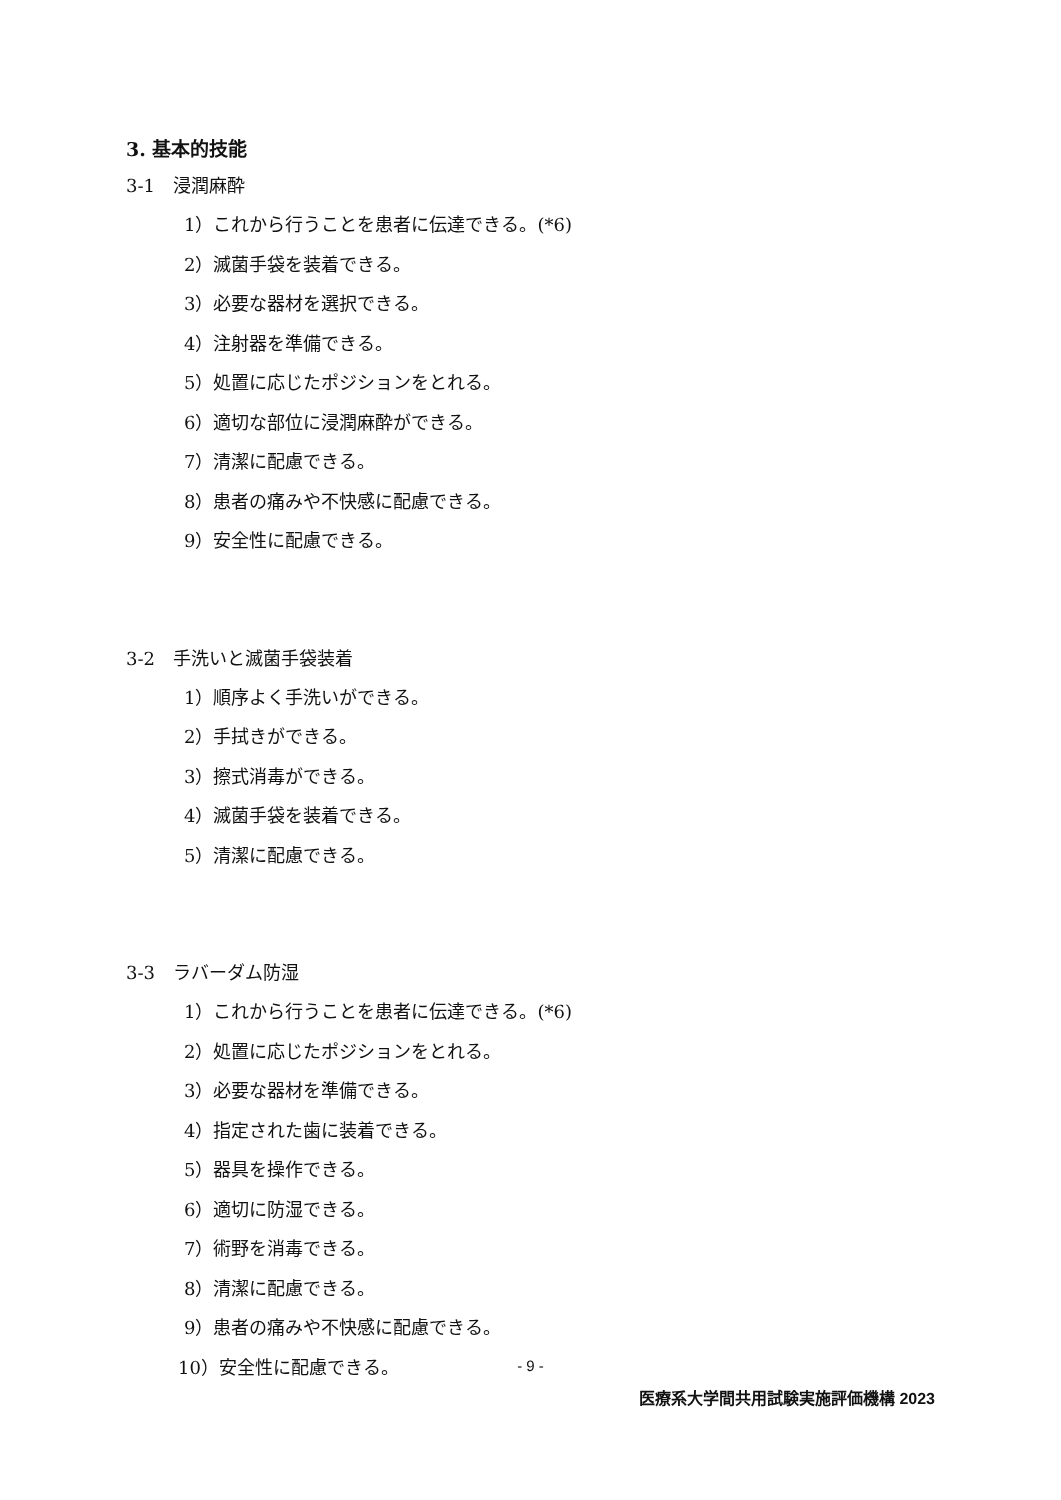3. 基本的技能
3-1　浸潤麻酔
1）これから行うことを患者に伝達できる。(*6)
2）滅菌手袋を装着できる。
3）必要な器材を選択できる。
4）注射器を準備できる。
5）処置に応じたポジションをとれる。
6）適切な部位に浸潤麻酔ができる。
7）清潔に配慮できる。
8）患者の痛みや不快感に配慮できる。
9）安全性に配慮できる。
3-2　手洗いと滅菌手袋装着
1）順序よく手洗いができる。
2）手拭きができる。
3）擦式消毒ができる。
4）滅菌手袋を装着できる。
5）清潔に配慮できる。
3-3　ラバーダム防湿
1）これから行うことを患者に伝達できる。(*6)
2）処置に応じたポジションをとれる。
3）必要な器材を準備できる。
4）指定された歯に装着できる。
5）器具を操作できる。
6）適切に防湿できる。
7）術野を消毒できる。
8）清潔に配慮できる。
9）患者の痛みや不快感に配慮できる。
10）安全性に配慮できる。
- 9 -
医療系大学間共用試験実施評価機構 2023